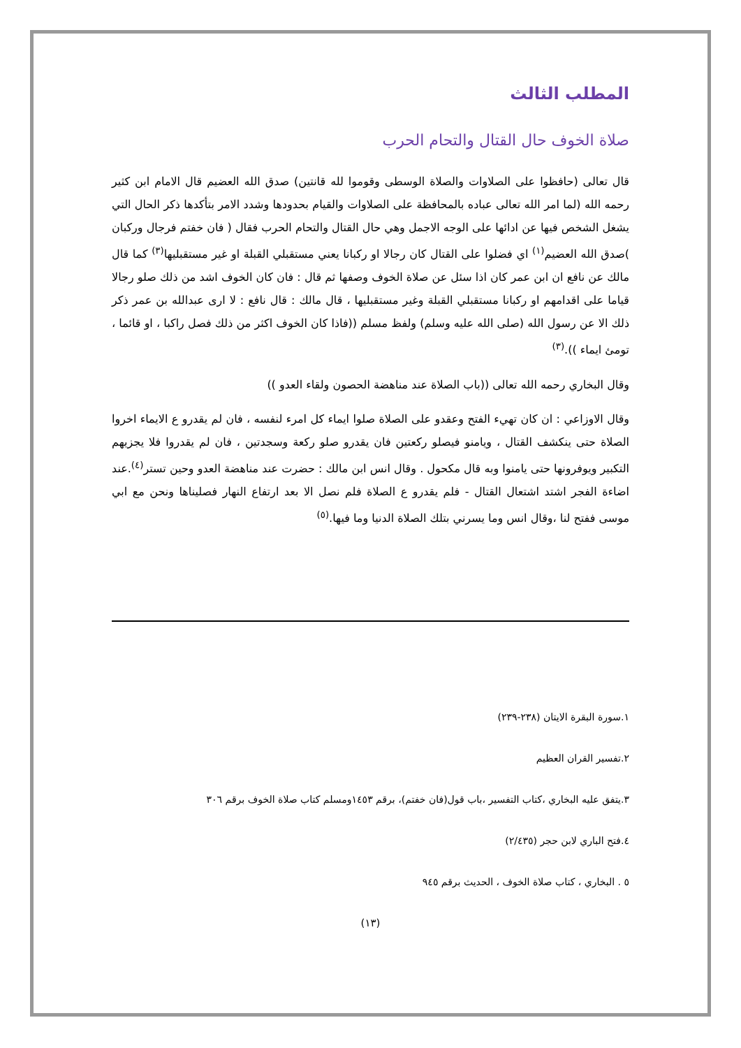المطلب الثالث
صلاة الخوف حال القتال والتحام الحرب
قال تعالى (حافظوا على الصلاوات والصلاة الوسطى وقوموا لله قانتين) صدق الله العضيم قال الامام ابن كثير رحمه الله (لما امر الله تعالى عباده بالمحافظة على الصلاوات والقيام بحدودها وشدد الامر بتأكدها ذكر الحال التي يشغل الشخص فيها عن ادائها على الوجه الاجمل وهي حال القتال والتحام الحرب فقال ( فان خفتم فرجال وركبان )صدق الله العضيم<sup>(١)</sup> اي فضلوا على القتال كان رجالا او ركبانا يعني مستقبلي القبلة او غير مستقبليها<sup>(٣)</sup> كما قال مالك عن نافع ان ابن عمر كان اذا سئل عن صلاة الخوف وصفها ثم قال : فان كان الخوف اشد من ذلك صلو رجالا قياما على اقدامهم او ركبانا مستقبلي القبلة وغير مستقبليها ، قال مالك : قال نافع : لا ارى عبدالله بن عمر ذكر ذلك الا عن رسول الله (صلى الله عليه وسلم) ولفظ مسلم ((فاذا كان الخوف اكثر من ذلك فصل راكبا ، او قائما ، تومئ ايماء )).<sup>(٣)</sup>
وقال البخاري رحمه الله تعالى ((باب الصلاة عند مناهضة الحصون ولقاء العدو ))
وقال الاوزاعي : ان كان تهيء الفتح وعقدو على الصلاة صلوا ايماء كل امرء لنفسه ، فان لم يقدرو ع الايماء اخروا الصلاة حتى ينكشف القتال ، ويامنو فيصلو ركعتين فان يقدرو صلو ركعة وسجدتين ، فان لم يقدروا فلا يجزيهم التكبير ويوفرونها حتى يامنوا وبه قال مكحول . وقال انس ابن مالك : حضرت عند مناهضة العدو وحين تستر<sup>(٤)</sup>.عند اضاءة الفجر اشتد اشتعال القتال - فلم يقدرو ع الصلاة فلم نصل الا بعد ارتفاع النهار فصليناها ونحن مع ابي موسى ففتح لنا ،وقال انس وما يسرني بتلك الصلاة الدنيا وما فيها.<sup>(٥)</sup>
١.سورة البقرة الايتان (٢٣٨-٢٣٩)
٢.تفسير القران العظيم
٣.يتفق عليه البخاري ،كتاب التفسير ،باب قول(فان خفتم)، برقم ١٤٥٣ومسلم كتاب صلاة الخوف برقم ٣٠٦
٤.فتح الباري لابن حجر (٢/٤٣٥)
٥ . البخاري ، كتاب صلاة الخوف ، الحديث برقم ٩٤٥
(١٣)